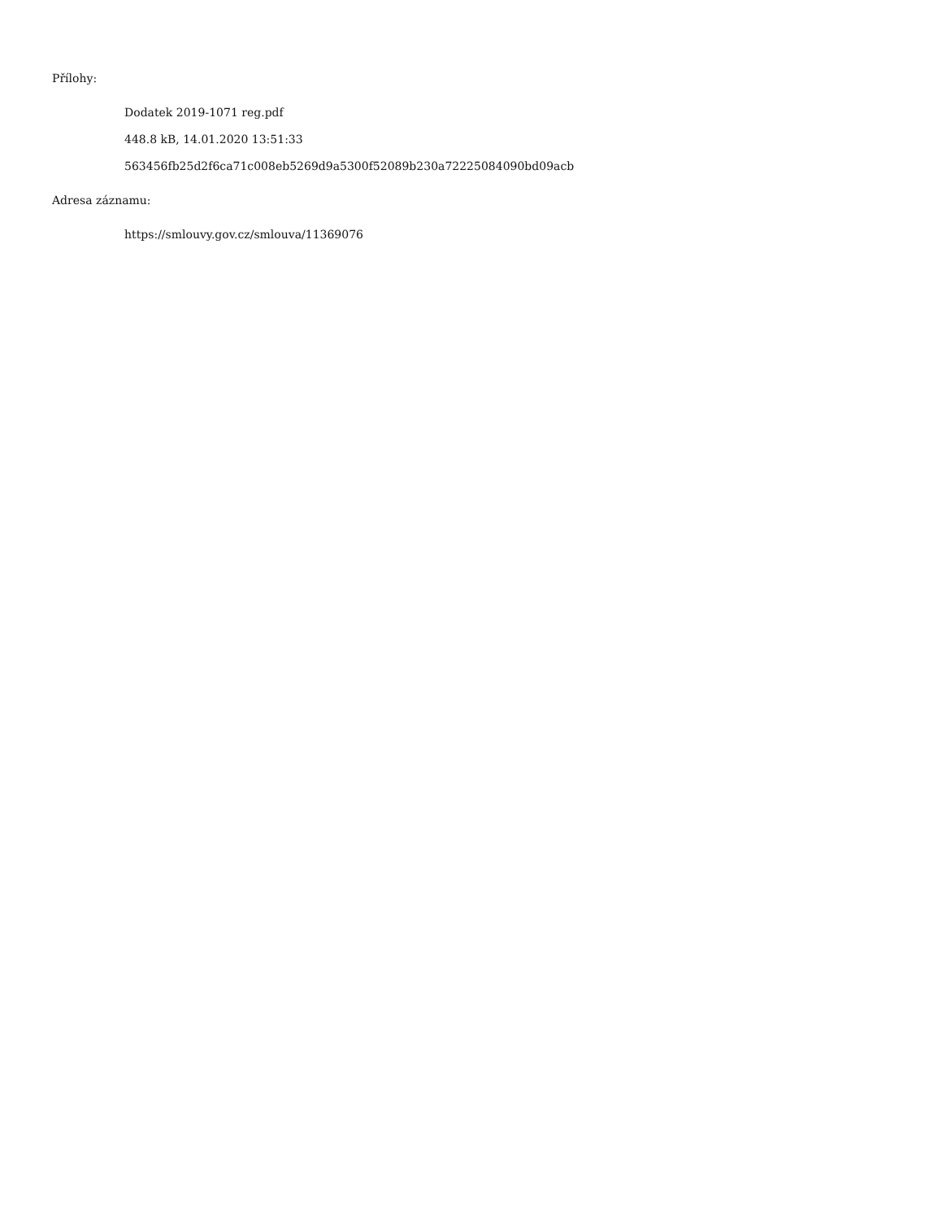Přílohy:
Dodatek 2019-1071 reg.pdf
448.8 kB, 14.01.2020 13:51:33
563456fb25d2f6ca71c008eb5269d9a5300f52089b230a72225084090bd09acb
Adresa záznamu:
https://smlouvy.gov.cz/smlouva/11369076